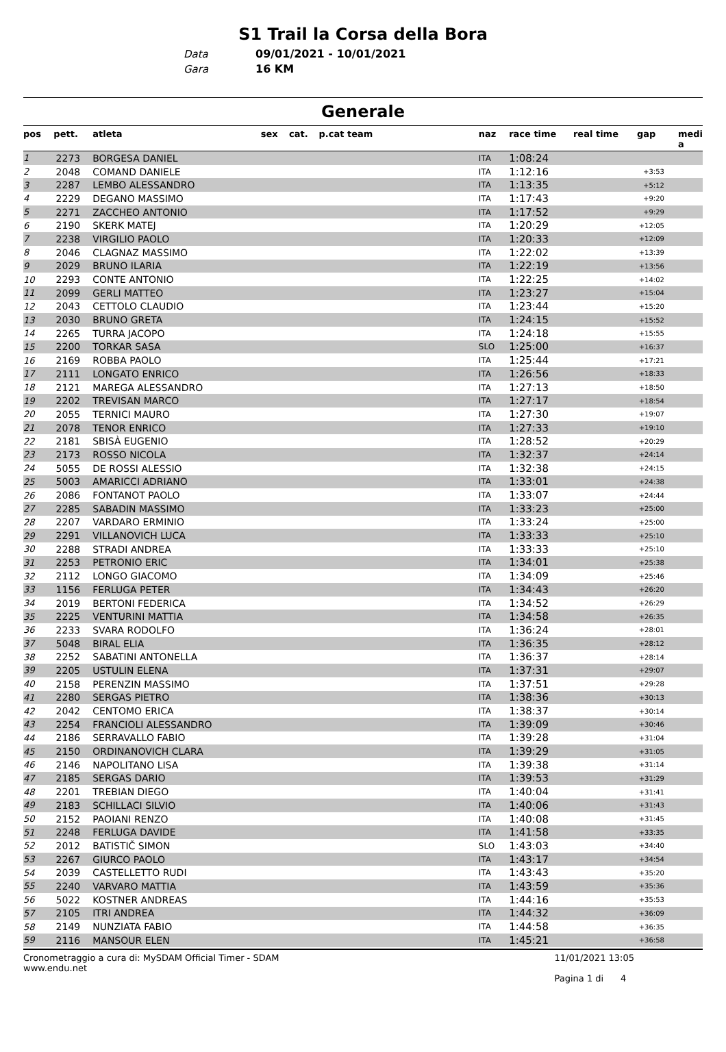S1 Trail la Corsa della Bora
Data 09/01/2021 - 10/01/2021
Gara 16 KM
Generale
| pos | pett. | atleta | sex | cat. | p.cat team | naz | race time | real time | gap | medi a |
| --- | --- | --- | --- | --- | --- | --- | --- | --- | --- | --- |
| 1 | 2273 | BORGESA DANIEL | | | | ITA | 1:08:24 | | | |
| 2 | 2048 | COMAND DANIELE | | | | ITA | 1:12:16 | | +3:53 | |
| 3 | 2287 | LEMBO ALESSANDRO | | | | ITA | 1:13:35 | | +5:12 | |
| 4 | 2229 | DEGANO MASSIMO | | | | ITA | 1:17:43 | | +9:20 | |
| 5 | 2271 | ZACCHEO ANTONIO | | | | ITA | 1:17:52 | | +9:29 | |
| 6 | 2190 | SKERK MATEJ | | | | ITA | 1:20:29 | | +12:05 | |
| 7 | 2238 | VIRGILIO PAOLO | | | | ITA | 1:20:33 | | +12:09 | |
| 8 | 2046 | CLAGNAZ MASSIMO | | | | ITA | 1:22:02 | | +13:39 | |
| 9 | 2029 | BRUNO ILARIA | | | | ITA | 1:22:19 | | +13:56 | |
| 10 | 2293 | CONTE ANTONIO | | | | ITA | 1:22:25 | | +14:02 | |
| 11 | 2099 | GERLI MATTEO | | | | ITA | 1:23:27 | | +15:04 | |
| 12 | 2043 | CETTOLO CLAUDIO | | | | ITA | 1:23:44 | | +15:20 | |
| 13 | 2030 | BRUNO GRETA | | | | ITA | 1:24:15 | | +15:52 | |
| 14 | 2265 | TURRA JACOPO | | | | ITA | 1:24:18 | | +15:55 | |
| 15 | 2200 | TORKAR SASA | | | | SLO | 1:25:00 | | +16:37 | |
| 16 | 2169 | ROBBA PAOLO | | | | ITA | 1:25:44 | | +17:21 | |
| 17 | 2111 | LONGATO ENRICO | | | | ITA | 1:26:56 | | +18:33 | |
| 18 | 2121 | MAREGA ALESSANDRO | | | | ITA | 1:27:13 | | +18:50 | |
| 19 | 2202 | TREVISAN MARCO | | | | ITA | 1:27:17 | | +18:54 | |
| 20 | 2055 | TERNICI MAURO | | | | ITA | 1:27:30 | | +19:07 | |
| 21 | 2078 | TENOR ENRICO | | | | ITA | 1:27:33 | | +19:10 | |
| 22 | 2181 | SBISÀ EUGENIO | | | | ITA | 1:28:52 | | +20:29 | |
| 23 | 2173 | ROSSO NICOLA | | | | ITA | 1:32:37 | | +24:14 | |
| 24 | 5055 | DE ROSSI ALESSIO | | | | ITA | 1:32:38 | | +24:15 | |
| 25 | 5003 | AMARICCI ADRIANO | | | | ITA | 1:33:01 | | +24:38 | |
| 26 | 2086 | FONTANOT PAOLO | | | | ITA | 1:33:07 | | +24:44 | |
| 27 | 2285 | SABADIN MASSIMO | | | | ITA | 1:33:23 | | +25:00 | |
| 28 | 2207 | VARDARO ERMINIO | | | | ITA | 1:33:24 | | +25:00 | |
| 29 | 2291 | VILLANOVICH LUCA | | | | ITA | 1:33:33 | | +25:10 | |
| 30 | 2288 | STRADI ANDREA | | | | ITA | 1:33:33 | | +25:10 | |
| 31 | 2253 | PETRONIO ERIC | | | | ITA | 1:34:01 | | +25:38 | |
| 32 | 2112 | LONGO GIACOMO | | | | ITA | 1:34:09 | | +25:46 | |
| 33 | 1156 | FERLUGA PETER | | | | ITA | 1:34:43 | | +26:20 | |
| 34 | 2019 | BERTONI FEDERICA | | | | ITA | 1:34:52 | | +26:29 | |
| 35 | 2225 | VENTURINI MATTIA | | | | ITA | 1:34:58 | | +26:35 | |
| 36 | 2233 | SVARA RODOLFO | | | | ITA | 1:36:24 | | +28:01 | |
| 37 | 5048 | BIRAL ELIA | | | | ITA | 1:36:35 | | +28:12 | |
| 38 | 2252 | SABATINI ANTONELLA | | | | ITA | 1:36:37 | | +28:14 | |
| 39 | 2205 | USTULIN ELENA | | | | ITA | 1:37:31 | | +29:07 | |
| 40 | 2158 | PERENZIN MASSIMO | | | | ITA | 1:37:51 | | +29:28 | |
| 41 | 2280 | SERGAS PIETRO | | | | ITA | 1:38:36 | | +30:13 | |
| 42 | 2042 | CENTOMO ERICA | | | | ITA | 1:38:37 | | +30:14 | |
| 43 | 2254 | FRANCIOLI ALESSANDRO | | | | ITA | 1:39:09 | | +30:46 | |
| 44 | 2186 | SERRAVALLO FABIO | | | | ITA | 1:39:28 | | +31:04 | |
| 45 | 2150 | ORDINANOVICH CLARA | | | | ITA | 1:39:29 | | +31:05 | |
| 46 | 2146 | NAPOLITANO LISA | | | | ITA | 1:39:38 | | +31:14 | |
| 47 | 2185 | SERGAS DARIO | | | | ITA | 1:39:53 | | +31:29 | |
| 48 | 2201 | TREBIAN DIEGO | | | | ITA | 1:40:04 | | +31:41 | |
| 49 | 2183 | SCHILLACI SILVIO | | | | ITA | 1:40:06 | | +31:43 | |
| 50 | 2152 | PAOIANI RENZO | | | | ITA | 1:40:08 | | +31:45 | |
| 51 | 2248 | FERLUGA DAVIDE | | | | ITA | 1:41:58 | | +33:35 | |
| 52 | 2012 | BATISTIČ SIMON | | | | SLO | 1:43:03 | | +34:40 | |
| 53 | 2267 | GIURCO PAOLO | | | | ITA | 1:43:17 | | +34:54 | |
| 54 | 2039 | CASTELLETTO RUDI | | | | ITA | 1:43:43 | | +35:20 | |
| 55 | 2240 | VARVARO MATTIA | | | | ITA | 1:43:59 | | +35:36 | |
| 56 | 5022 | KOSTNER ANDREAS | | | | ITA | 1:44:16 | | +35:53 | |
| 57 | 2105 | ITRI ANDREA | | | | ITA | 1:44:32 | | +36:09 | |
| 58 | 2149 | NUNZIATA FABIO | | | | ITA | 1:44:58 | | +36:35 | |
| 59 | 2116 | MANSOUR ELEN | | | | ITA | 1:45:21 | | +36:58 | |
Cronometraggio a cura di: MySDAM Official Timer - SDAM
www.endu.net
11/01/2021 13:05
Pagina 1 di 4